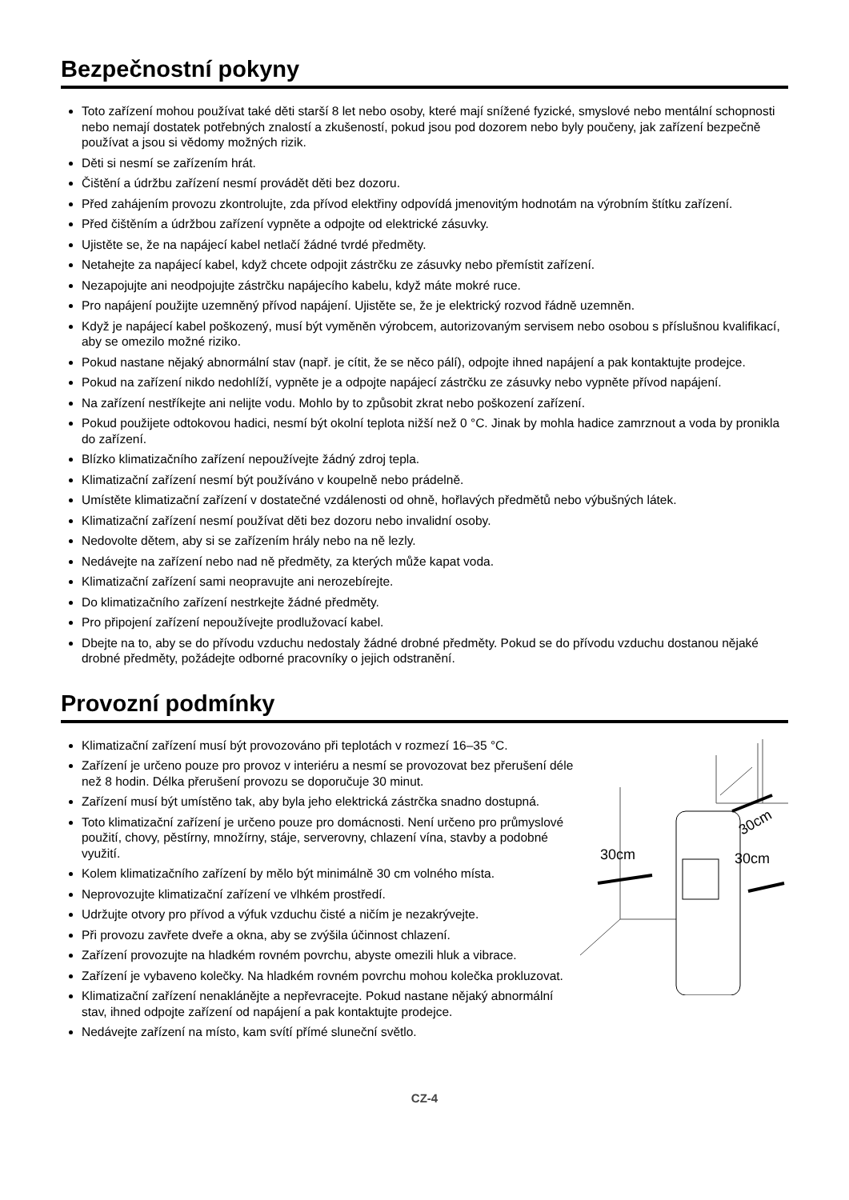Bezpečnostní pokyny
Toto zařízení mohou používat také děti starší 8 let nebo osoby, které mají snížené fyzické, smyslové nebo mentální schopnosti nebo nemají dostatek potřebných znalostí a zkušeností, pokud jsou pod dozorem nebo byly poučeny, jak zařízení bezpečně používat a jsou si vědomy možných rizik.
Děti si nesmí se zařízením hrát.
Čištění a údržbu zařízení nesmí provádět děti bez dozoru.
Před zahájením provozu zkontrolujte, zda přívod elektřiny odpovídá jmenovitým hodnotám na výrobním štítku zařízení.
Před čištěním a údržbou zařízení vypněte a odpojte od elektrické zásuvky.
Ujistěte se, že na napájecí kabel netlačí žádné tvrdé předměty.
Netahejte za napájecí kabel, když chcete odpojit zástrčku ze zásuvky nebo přemístit zařízení.
Nezapojujte ani neodpojujte zástrčku napájecího kabelu, když máte mokré ruce.
Pro napájení použijte uzemněný přívod napájení. Ujistěte se, že je elektrický rozvod řádně uzemněn.
Když je napájecí kabel poškozený, musí být vyměněn výrobcem, autorizovaným servisem nebo osobou s příslušnou kvalifikací, aby se omezilo možné riziko.
Pokud nastane nějaký abnormální stav (např. je cítit, že se něco pálí), odpojte ihned napájení a pak kontaktujte prodejce.
Pokud na zařízení nikdo nedohlíží, vypněte je a odpojte napájecí zástrčku ze zásuvky nebo vypněte přívod napájení.
Na zařízení nestříkejte ani nelijte vodu. Mohlo by to způsobit zkrat nebo poškození zařízení.
Pokud použijete odtokovou hadici, nesmí být okolní teplota nižší než 0 °C. Jinak by mohla hadice zamrznout a voda by pronikla do zařízení.
Blízko klimatizačního zařízení nepoužívejte žádný zdroj tepla.
Klimatizační zařízení nesmí být používáno v koupelně nebo prádelně.
Umístěte klimatizační zařízení v dostatečné vzdálenosti od ohně, hořlavých předmětů nebo výbušných látek.
Klimatizační zařízení nesmí používat děti bez dozoru nebo invalidní osoby.
Nedovolte dětem, aby si se zařízením hrály nebo na ně lezly.
Nedávejte na zařízení nebo nad ně předměty, za kterých může kapat voda.
Klimatizační zařízení sami neopravujte ani nerozebírejte.
Do klimatizačního zařízení nestrkejte žádné předměty.
Pro připojení zařízení nepoužívejte prodlužovací kabel.
Dbejte na to, aby se do přívodu vzduchu nedostaly žádné drobné předměty. Pokud se do přívodu vzduchu dostanou nějaké drobné předměty, požádejte odborné pracovníky o jejich odstranění.
Provozní podmínky
Klimatizační zařízení musí být provozováno při teplotách v rozmezí 16–35 °C.
Zařízení je určeno pouze pro provoz v interiéru a nesmí se provozovat bez přerušení déle než 8 hodin. Délka přerušení provozu se doporučuje 30 minut.
Zařízení musí být umístěno tak, aby byla jeho elektrická zástrčka snadno dostupná.
Toto klimatizační zařízení je určeno pouze pro domácnosti. Není určeno pro průmyslové použití, chovy, pěstírny, množírny, stáje, serverovny, chlazení vína, stavby a podobné využití.
Kolem klimatizačního zařízení by mělo být minimálně 30 cm volného místa.
Neprovozujte klimatizační zařízení ve vlhkém prostředí.
Udržujte otvory pro přívod a výfuk vzduchu čisté a ničím je nezakrývejte.
Při provozu zavřete dveře a okna, aby se zvýšila účinnost chlazení.
Zařízení provozujte na hladkém rovném povrchu, abyste omezili hluk a vibrace.
Zařízení je vybaveno kolečky. Na hladkém rovném povrchu mohou kolečka prokluzovat.
Klimatizační zařízení nenaklánějte a nepřevracejte. Pokud nastane nějaký abnormální stav, ihned odpojte zařízení od napájení a pak kontaktujte prodejce.
Nedávejte zařízení na místo, kam svítí přímé sluneční světlo.
30cm
30cm
30cm
CZ-4